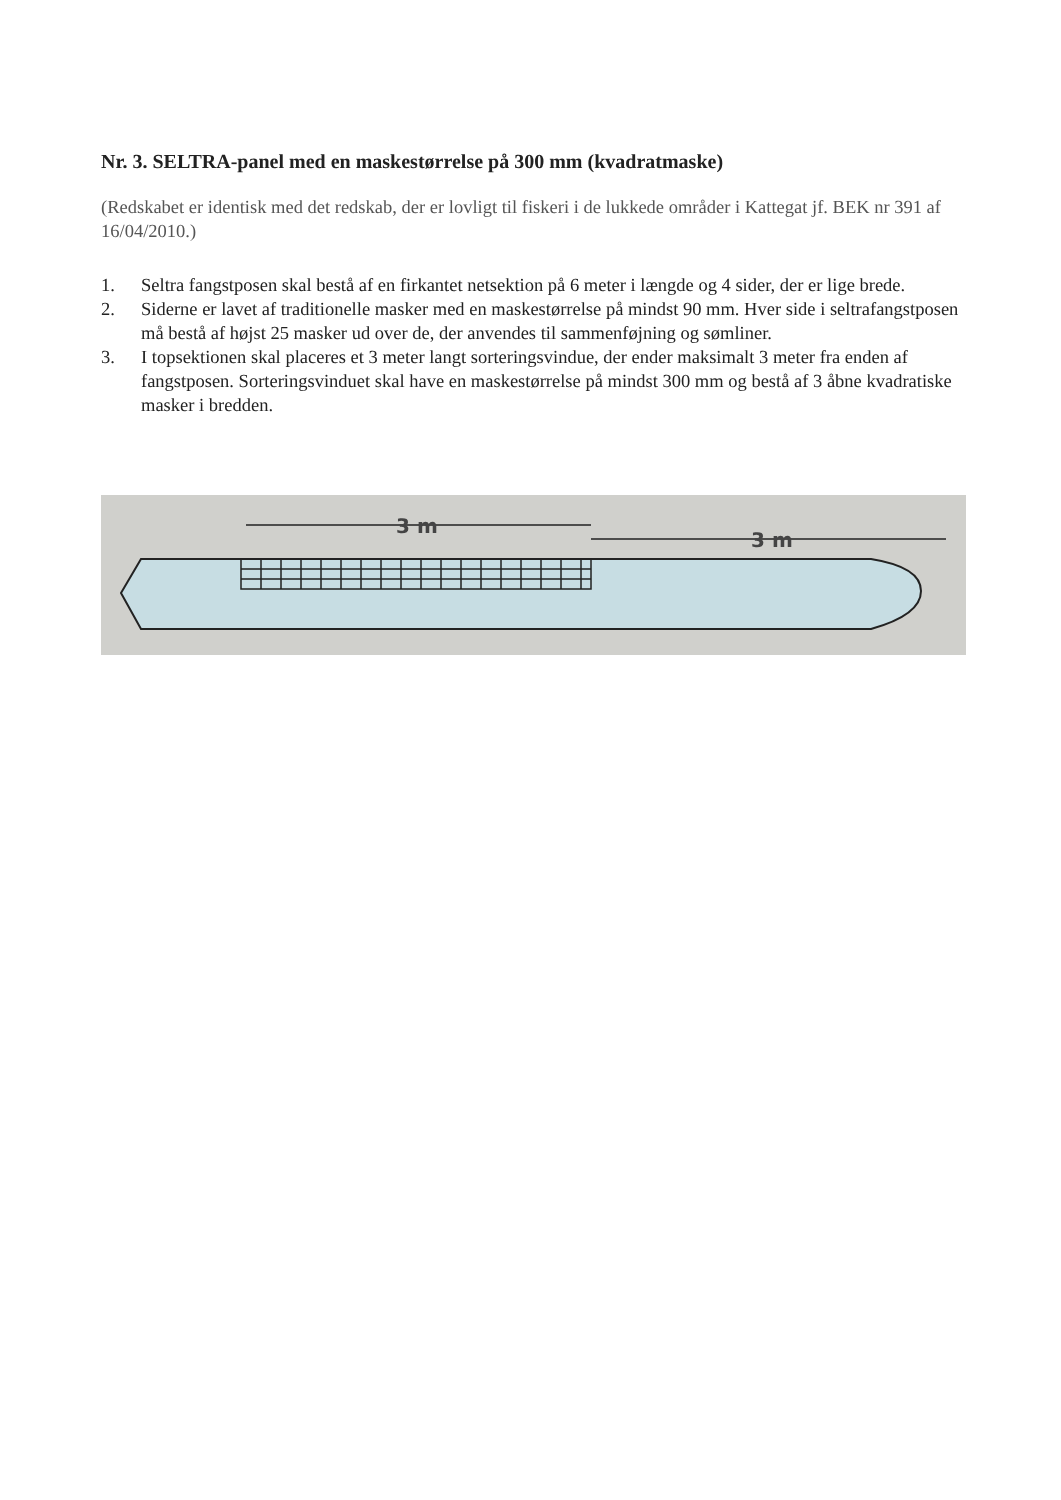Nr. 3. SELTRA-panel med en maskestørrelse på 300 mm (kvadratmaske)
(Redskabet er identisk med det redskab, der er lovligt til fiskeri i de lukkede områder i Kattegat jf. BEK nr 391 af 16/04/2010.)
1. Seltra fangstposen skal bestå af en firkantet netsektion på 6 meter i længde og 4 sider, der er lige brede.
2. Siderne er lavet af traditionelle masker med en maskestørrelse på mindst 90 mm. Hver side i seltrafangstposen må bestå af højst 25 masker ud over de, der anvendes til sammenføjning og sømliner.
3. I topsektionen skal placeres et 3 meter langt sorteringsvindue, der ender maksimalt 3 meter fra enden af fangstposen. Sorteringsvinduet skal have en maskestørrelse på mindst 300 mm og bestå af 3 åbne kvadratiske masker i bredden.
3 m
3 m